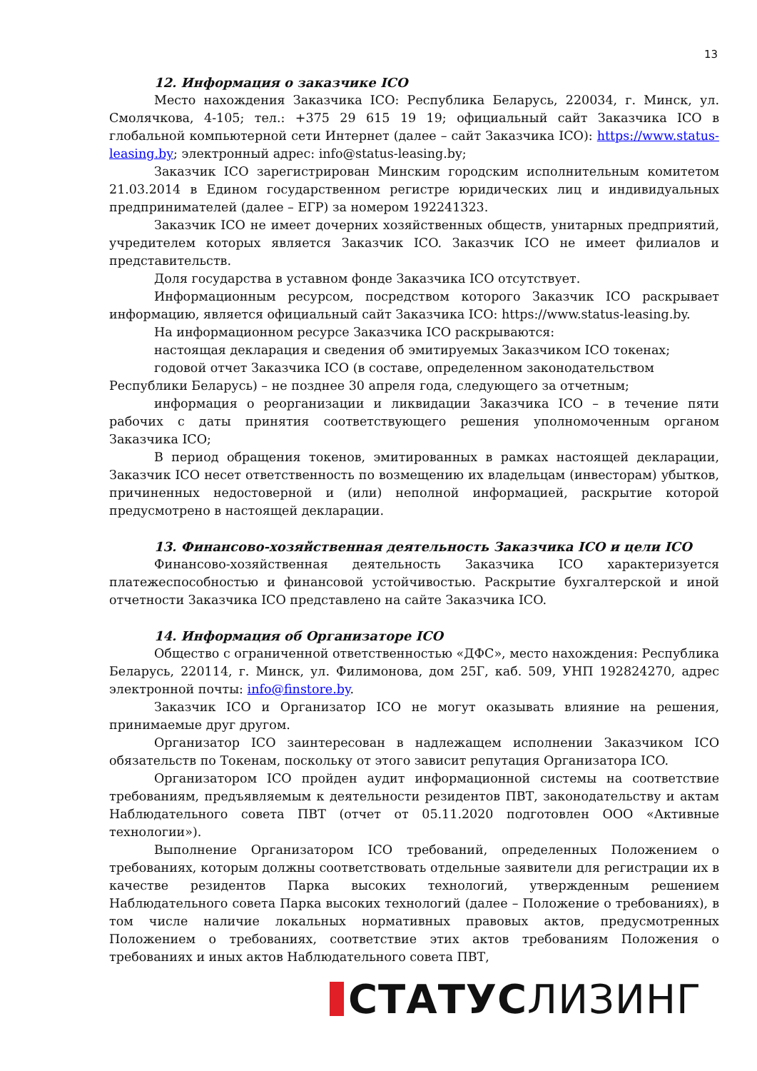13
12. Информация о заказчике ICO
Место нахождения Заказчика ICO: Республика Беларусь, 220034, г. Минск, ул. Смолячкова, 4-105; тел.: +375 29 615 19 19; официальный сайт Заказчика ICO в глобальной компьютерной сети Интернет (далее – сайт Заказчика ICO): https://www.status-leasing.by; электронный адрес: info@status-leasing.by;
Заказчик ICO зарегистрирован Минским городским исполнительным комитетом 21.03.2014 в Едином государственном регистре юридических лиц и индивидуальных предпринимателей (далее – ЕГР) за номером 192241323.
Заказчик ICO не имеет дочерних хозяйственных обществ, унитарных предприятий, учредителем которых является Заказчик ICO. Заказчик ICO не имеет филиалов и представительств.
Доля государства в уставном фонде Заказчика ICO отсутствует.
Информационным ресурсом, посредством которого Заказчик ICO раскрывает информацию, является официальный сайт Заказчика ICO: https://www.status-leasing.by.
На информационном ресурсе Заказчика ICO раскрываются:
настоящая декларация и сведения об эмитируемых Заказчиком ICO токенах;
годовой отчет Заказчика ICO (в составе, определенном законодательством Республики Беларусь) – не позднее 30 апреля года, следующего за отчетным;
информация о реорганизации и ликвидации Заказчика ICO – в течение пяти рабочих с даты принятия соответствующего решения уполномоченным органом Заказчика ICO;
В период обращения токенов, эмитированных в рамках настоящей декларации, Заказчик ICO несет ответственность по возмещению их владельцам (инвесторам) убытков, причиненных недостоверной и (или) неполной информацией, раскрытие которой предусмотрено в настоящей декларации.
13. Финансово-хозяйственная деятельность Заказчика ICO и цели ICO
Финансово-хозяйственная деятельность Заказчика ICO характеризуется платежеспособностью и финансовой устойчивостью. Раскрытие бухгалтерской и иной отчетности Заказчика ICO представлено на сайте Заказчика ICO.
14. Информация об Организаторе ICO
Общество с ограниченной ответственностью «ДФС», место нахождения: Республика Беларусь, 220114, г. Минск, ул. Филимонова, дом 25Г, каб. 509, УНП 192824270, адрес электронной почты: info@finstore.by.
Заказчик ICO и Организатор ICO не могут оказывать влияние на решения, принимаемые друг другом.
Организатор ICO заинтересован в надлежащем исполнении Заказчиком ICO обязательств по Токенам, поскольку от этого зависит репутация Организатора ICO.
Организатором ICO пройден аудит информационной системы на соответствие требованиям, предъявляемым к деятельности резидентов ПВТ, законодательству и актам Наблюдательного совета ПВТ (отчет от 05.11.2020 подготовлен ООО «Активные технологии»).
Выполнение Организатором ICO требований, определенных Положением о требованиях, которым должны соответствовать отдельные заявители для регистрации их в качестве резидентов Парка высоких технологий, утвержденным решением Наблюдательного совета Парка высоких технологий (далее – Положение о требованиях), в том числе наличие локальных нормативных правовых актов, предусмотренных Положением о требованиях, соответствие этих актов требованиям Положения о требованиях и иных актов Наблюдательного совета ПВТ,
СТАТУСЛИЗИНГ